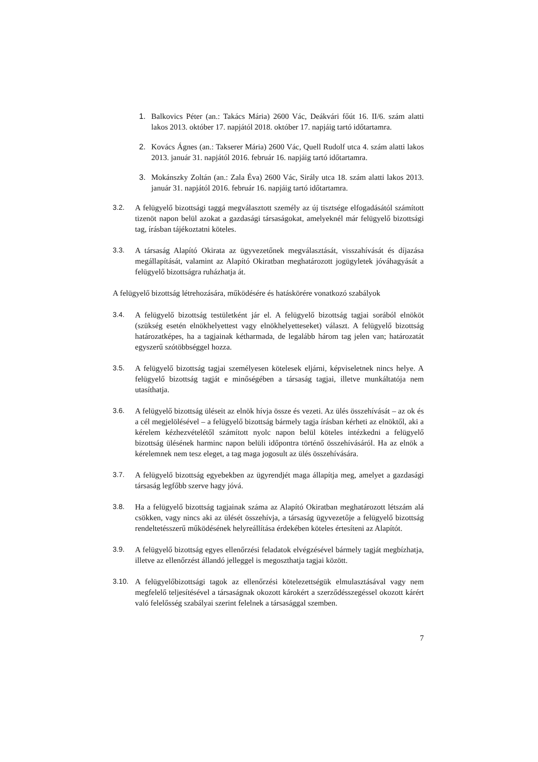1. Balkovics Péter (an.: Takács Mária) 2600 Vác, Deákvári főút 16. II/6. szám alatti lakos 2013. október 17. napjától 2018. október 17. napjáig tartó időtartamra.
2. Kovács Ágnes (an.: Takserer Mária) 2600 Vác, Quell Rudolf utca 4. szám alatti lakos 2013. január 31. napjától 2016. február 16. napjáig tartó időtartamra.
3. Mokánszky Zoltán (an.: Zala Éva) 2600 Vác, Sirály utca 18. szám alatti lakos 2013. január 31. napjától 2016. február 16. napjáig tartó időtartamra.
3.2. A felügyelő bizottsági taggá megválasztott személy az új tisztsége elfogadásától számított tizenöt napon belül azokat a gazdasági társaságokat, amelyeknél már felügyelő bizottsági tag, írásban tájékoztatni köteles.
3.3. A társaság Alapító Okirata az ügyvezetőnek megválasztását, visszahívását és díjazása megállapítását, valamint az Alapító Okiratban meghatározott jogügyletek jóváhagyását a felügyelő bizottságra ruházhatja át.
A felügyelő bizottság létrehozására, működésére és hatáskörére vonatkozó szabályok
3.4. A felügyelő bizottság testületként jár el. A felügyelő bizottság tagjai sorából elnököt (szükség esetén elnökhelyettest vagy elnökhelyetteseket) választ. A felügyelő bizottság határozatképes, ha a tagjainak kétharmada, de legalább három tag jelen van; határozatát egyszerű szótöbbséggel hozza.
3.5. A felügyelő bizottság tagjai személyesen kötelesek eljárni, képviseletnek nincs helye. A felügyelő bizottság tagját e minőségében a társaság tagjai, illetve munkáltatója nem utasíthatja.
3.6. A felügyelő bizottság üléseit az elnök hívja össze és vezeti. Az ülés összehívását – az ok és a cél megjelölésével – a felügyelő bizottság bármely tagja írásban kérheti az elnöktől, aki a kérelem kézhezvételétől számított nyolc napon belül köteles intézkedni a felügyelő bizottság ülésének harminc napon belüli időpontra történő összehívásáról. Ha az elnök a kérelemnek nem tesz eleget, a tag maga jogosult az ülés összehívására.
3.7. A felügyelő bizottság egyebekben az ügyrendjét maga állapítja meg, amelyet a gazdasági társaság legfőbb szerve hagy jóvá.
3.8. Ha a felügyelő bizottság tagjainak száma az Alapító Okiratban meghatározott létszám alá csökken, vagy nincs aki az ülését összehívja, a társaság ügyvezetője a felügyelő bizottság rendeltetésszerű működésének helyreállítása érdekében köteles értesíteni az Alapítót.
3.9. A felügyelő bizottság egyes ellenőrzési feladatok elvégzésével bármely tagját megbízhatja, illetve az ellenőrzést állandó jelleggel is megoszthatja tagjai között.
3.10. A felügyelőbizottsági tagok az ellenőrzési kötelezettségük elmulasztásával vagy nem megfelelő teljesítésével a társaságnak okozott károkért a szerződésszegéssel okozott kárért való felelősség szabályai szerint felelnek a társasággal szemben.
7